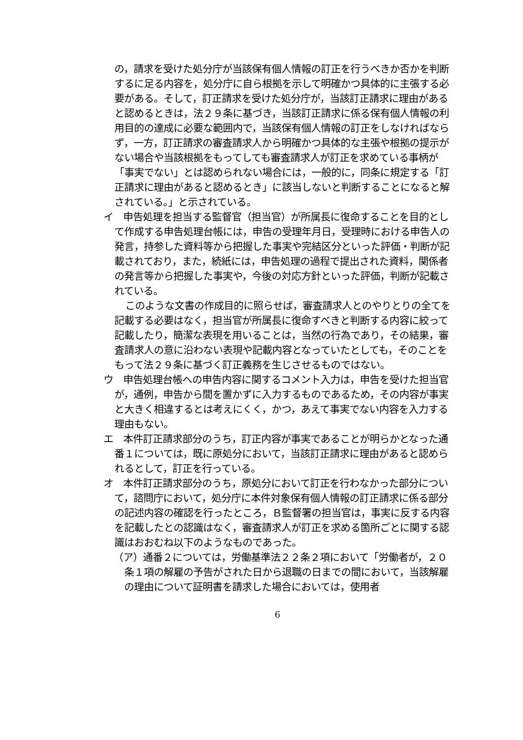の，請求を受けた処分庁が当該保有個人情報の訂正を行うべきか否かを判断するに足る内容を，処分庁に自ら根拠を示して明確かつ具体的に主張する必要がある。そして，訂正請求を受けた処分庁が，当該訂正請求に理由があると認めるときは，法２９条に基づき，当該訂正請求に係る保有個人情報の利用目的の達成に必要な範囲内で，当該保有個人情報の訂正をしなければならず，一方，訂正請求の審査請求人から明確かつ具体的な主張や根拠の提示がない場合や当該根拠をもってしても審査請求人が訂正を求めている事柄が「事実でない」とは認められない場合には，一般的に，同条に規定する「訂正請求に理由があると認めるとき」に該当しないと判断することになると解されている。」と示されている。
イ　申告処理を担当する監督官（担当官）が所属長に復命することを目的として作成する申告処理台帳には，申告の受理年月日，受理時における申告人の発言，持参した資料等から把握した事実や完結区分といった評価・判断が記載されており，また，続紙には，申告処理の過程で提出された資料，関係者の発言等から把握した事実や，今後の対応方針といった評価，判断が記載されている。
このような文書の作成目的に照らせば，審査請求人とのやりとりの全てを記載する必要はなく，担当官が所属長に復命すべきと判断する内容に絞って記載したり，簡潔な表現を用いることは，当然の行為であり，その結果，審査請求人の意に沿わない表現や記載内容となっていたとしても，そのことをもって法２９条に基づく訂正義務を生じさせるものではない。
ウ　申告処理台帳への申告内容に関するコメント入力は，申告を受けた担当官が，通例，申告から間を置かずに入力するものであるため，その内容が事実と大きく相違するとは考えにくく，かつ，あえて事実でない内容を入力する理由もない。
エ　本件訂正請求部分のうち，訂正内容が事実であることが明らかとなった通番１については，既に原処分において，当該訂正請求に理由があると認められるとして，訂正を行っている。
オ　本件訂正請求部分のうち，原処分において訂正を行わなかった部分について，諮問庁において，処分庁に本件対象保有個人情報の訂正請求に係る部分の記述内容の確認を行ったところ，Ｂ監督署の担当官は，事実に反する内容を記載したとの認識はなく，審査請求人が訂正を求める箇所ごとに関する認識はおおむね以下のようなものであった。
（ア）通番２については，労働基準法２２条２項において「労働者が，２０条１項の解雇の予告がされた日から退職の日までの間において，当該解雇の理由について証明書を請求した場合においては，使用者
6